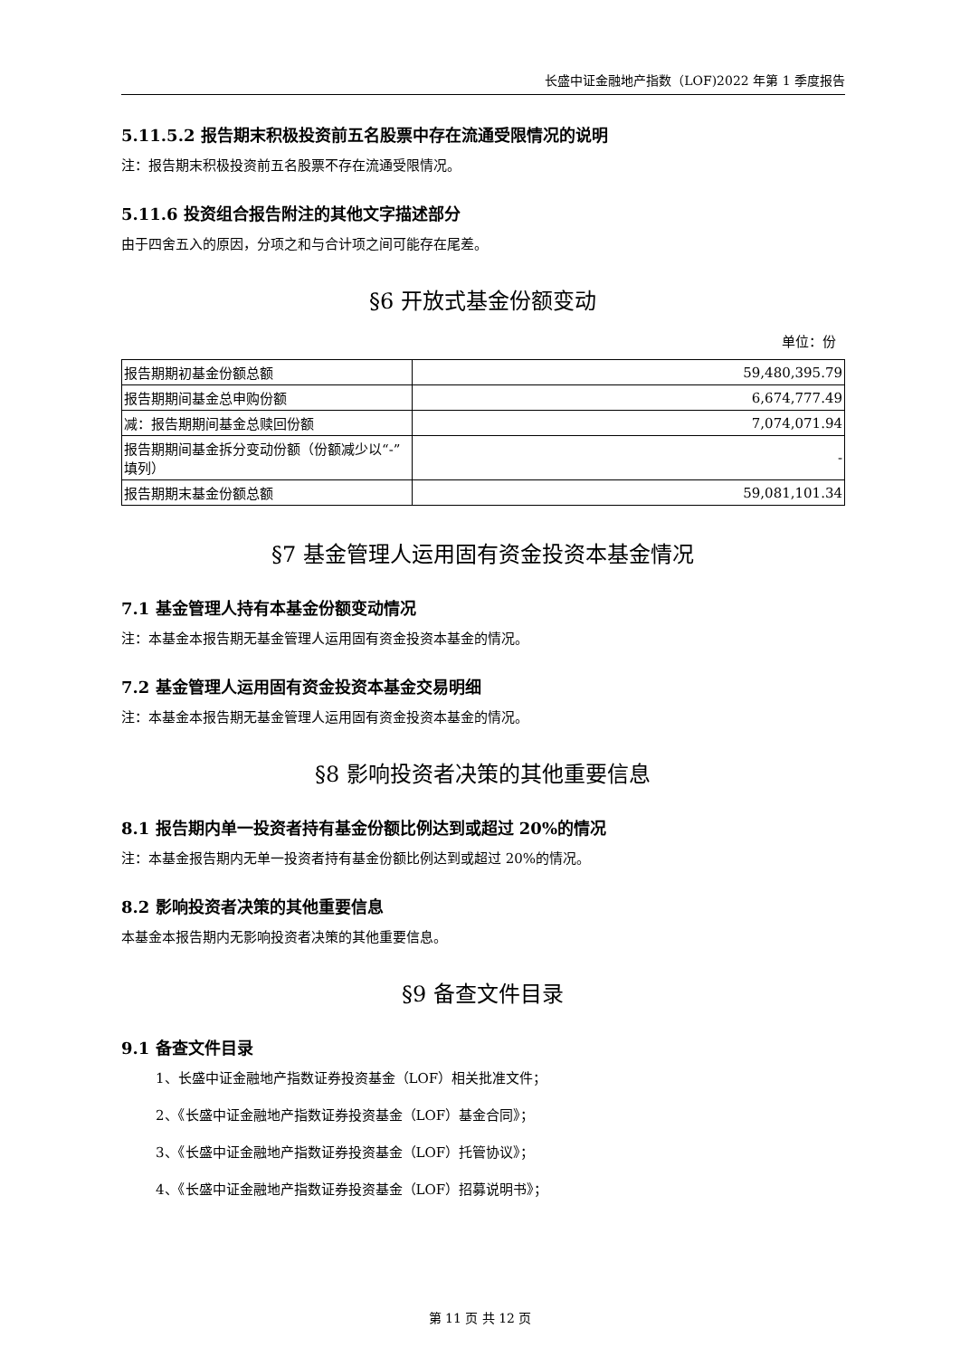长盛中证金融地产指数（LOF)2022 年第 1 季度报告
5.11.5.2 报告期末积极投资前五名股票中存在流通受限情况的说明
注：报告期末积极投资前五名股票不存在流通受限情况。
5.11.6 投资组合报告附注的其他文字描述部分
由于四舍五入的原因，分项之和与合计项之间可能存在尾差。
§6 开放式基金份额变动
单位：份
| 报告期期初基金份额总额 | 59,480,395.79 |
| 报告期期间基金总申购份额 | 6,674,777.49 |
| 减：报告期期间基金总赎回份额 | 7,074,071.94 |
| 报告期期间基金拆分变动份额（份额减少以“-”填列） | - |
| 报告期期末基金份额总额 | 59,081,101.34 |
§7 基金管理人运用固有资金投资本基金情况
7.1 基金管理人持有本基金份额变动情况
注：本基金本报告期无基金管理人运用固有资金投资本基金的情况。
7.2 基金管理人运用固有资金投资本基金交易明细
注：本基金本报告期无基金管理人运用固有资金投资本基金的情况。
§8 影响投资者决策的其他重要信息
8.1 报告期内单一投资者持有基金份额比例达到或超过 20%的情况
注：本基金报告期内无单一投资者持有基金份额比例达到或超过 20%的情况。
8.2 影响投资者决策的其他重要信息
本基金本报告期内无影响投资者决策的其他重要信息。
§9 备查文件目录
9.1 备查文件目录
1、长盛中证金融地产指数证券投资基金（LOF）相关批准文件；
2、《长盛中证金融地产指数证券投资基金（LOF）基金合同》；
3、《长盛中证金融地产指数证券投资基金（LOF）托管协议》；
4、《长盛中证金融地产指数证券投资基金（LOF）招募说明书》；
第 11 页 共 12 页